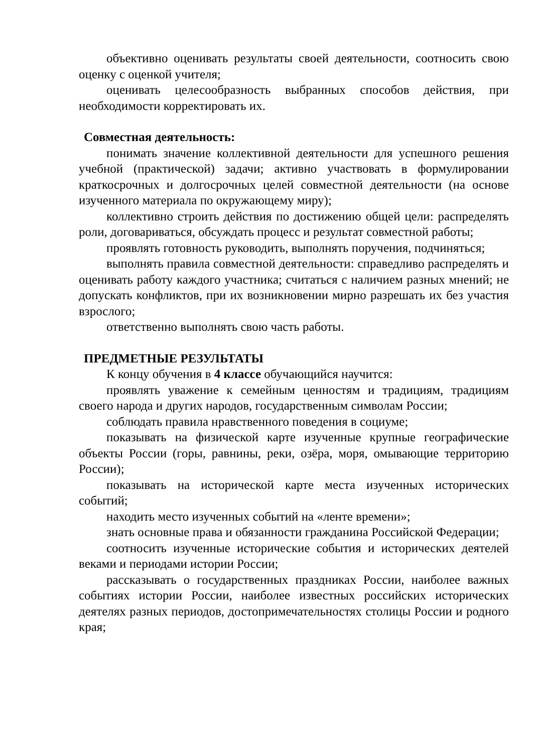объективно оценивать результаты своей деятельности, соотносить свою оценку с оценкой учителя;
оценивать целесообразность выбранных способов действия, при необходимости корректировать их.
Совместная деятельность:
понимать значение коллективной деятельности для успешного решения учебной (практической) задачи; активно участвовать в формулировании краткосрочных и долгосрочных целей совместной деятельности (на основе изученного материала по окружающему миру);
коллективно строить действия по достижению общей цели: распределять роли, договариваться, обсуждать процесс и результат совместной работы;
проявлять готовность руководить, выполнять поручения, подчиняться;
выполнять правила совместной деятельности: справедливо распределять и оценивать работу каждого участника; считаться с наличием разных мнений; не допускать конфликтов, при их возникновении мирно разрешать их без участия взрослого;
ответственно выполнять свою часть работы.
ПРЕДМЕТНЫЕ РЕЗУЛЬТАТЫ
К концу обучения в 4 классе обучающийся научится:
проявлять уважение к семейным ценностям и традициям, традициям своего народа и других народов, государственным символам России;
соблюдать правила нравственного поведения в социуме;
показывать на физической карте изученные крупные географические объекты России (горы, равнины, реки, озёра, моря, омывающие территорию России);
показывать на исторической карте места изученных исторических событий;
находить место изученных событий на «ленте времени»;
знать основные права и обязанности гражданина Российской Федерации;
соотносить изученные исторические события и исторических деятелей веками и периодами истории России;
рассказывать о государственных праздниках России, наиболее важных событиях истории России, наиболее известных российских исторических деятелях разных периодов, достопримечательностях столицы России и родного края;